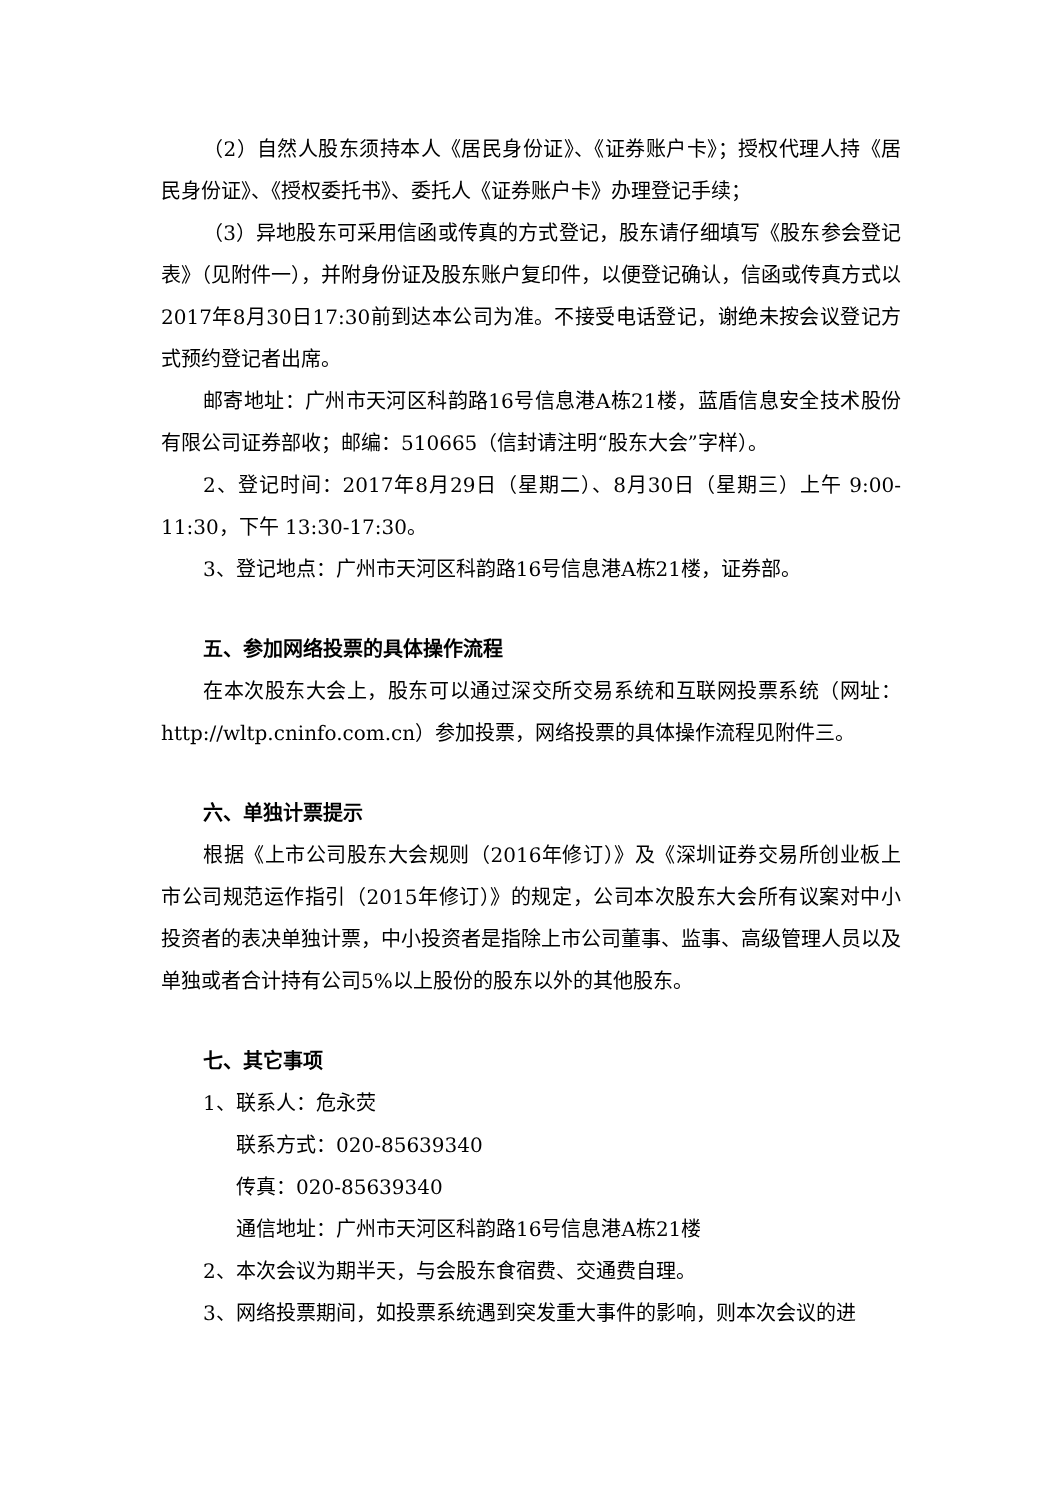（2）自然人股东须持本人《居民身份证》、《证券账户卡》；授权代理人持《居民身份证》、《授权委托书》、委托人《证券账户卡》办理登记手续；
（3）异地股东可采用信函或传真的方式登记，股东请仔细填写《股东参会登记表》（见附件一），并附身份证及股东账户复印件，以便登记确认，信函或传真方式以2017年8月30日17:30前到达本公司为准。不接受电话登记，谢绝未按会议登记方式预约登记者出席。
邮寄地址：广州市天河区科韵路16号信息港A栋21楼，蓝盾信息安全技术股份有限公司证券部收；邮编：510665（信封请注明“股东大会”字样）。
2、登记时间：2017年8月29日（星期二）、8月30日（星期三）上午 9:00-11:30，下午 13:30-17:30。
3、登记地点：广州市天河区科韵路16号信息港A栋21楼，证券部。
五、参加网络投票的具体操作流程
在本次股东大会上，股东可以通过深交所交易系统和互联网投票系统（网址：http://wltp.cninfo.com.cn）参加投票，网络投票的具体操作流程见附件三。
六、单独计票提示
根据《上市公司股东大会规则（2016年修订）》及《深圳证券交易所创业板上市公司规范运作指引（2015年修订）》的规定，公司本次股东大会所有议案对中小投资者的表决单独计票，中小投资者是指除上市公司董事、监事、高级管理人员以及单独或者合计持有公司5%以上股份的股东以外的其他股东。
七、其它事项
1、联系人：危永荧
联系方式：020-85639340
传真：020-85639340
通信地址：广州市天河区科韵路16号信息港A栋21楼
2、本次会议为期半天，与会股东食宿费、交通费自理。
3、网络投票期间，如投票系统遇到突发重大事件的影响，则本次会议的进